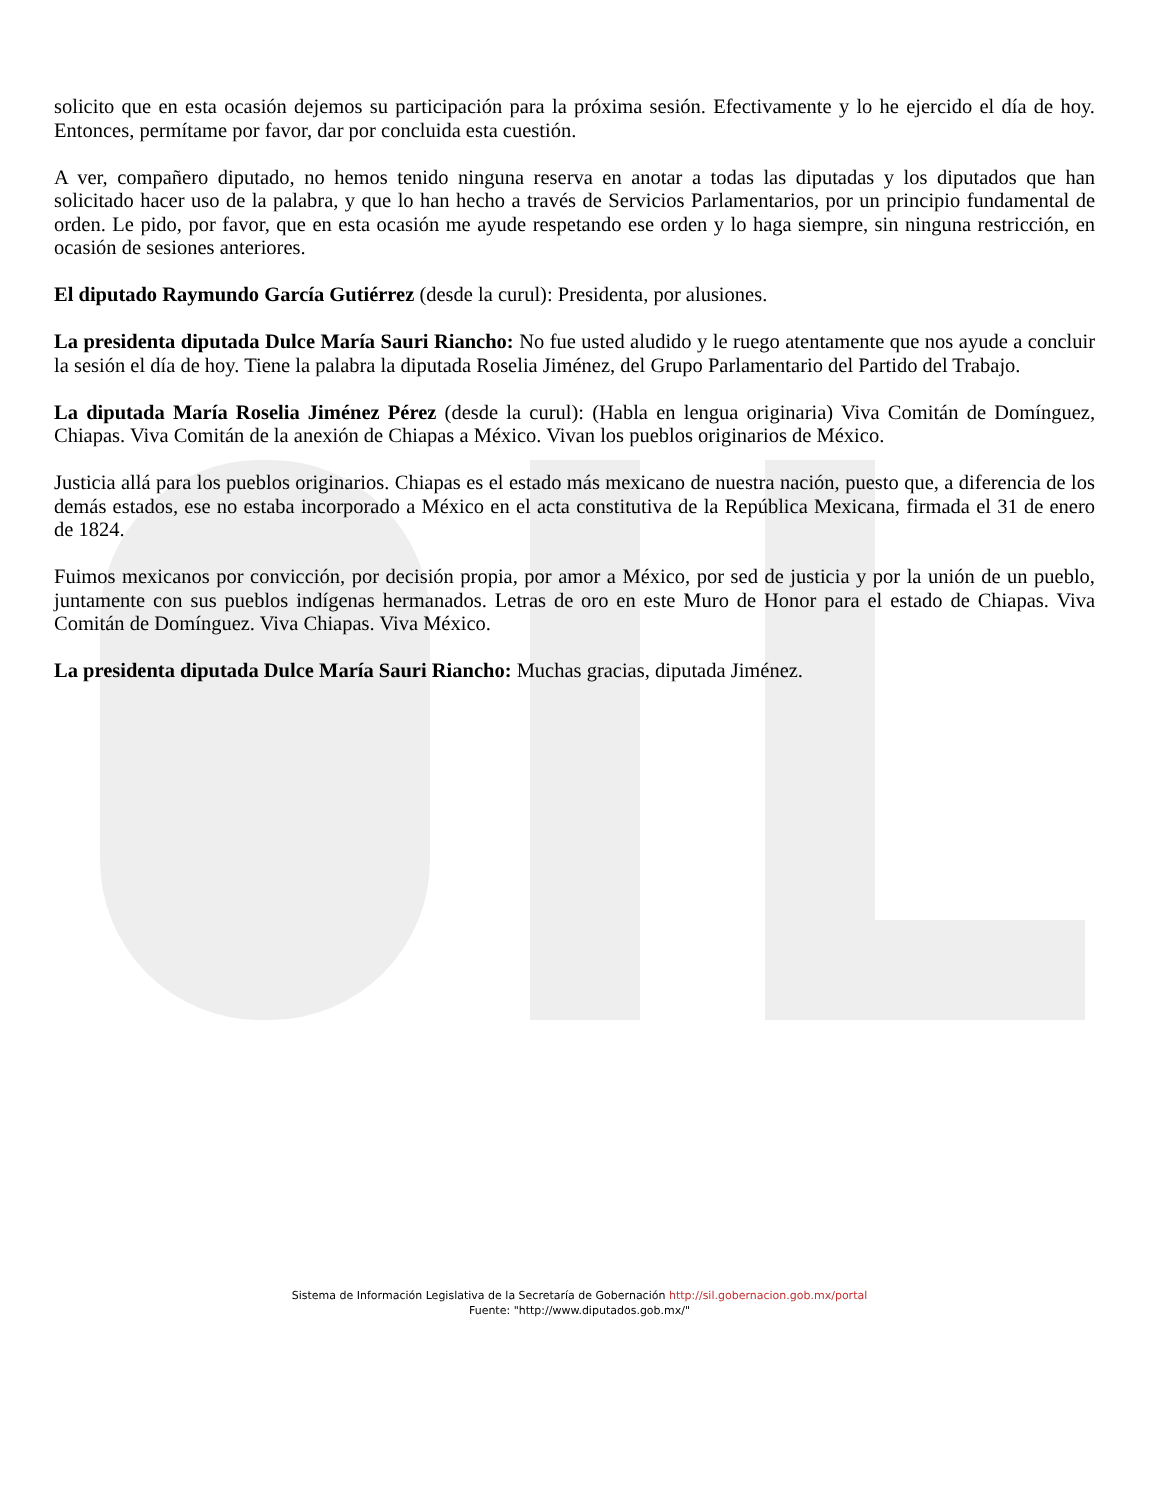solicito que en esta ocasión dejemos su participación para la próxima sesión. Efectivamente y lo he ejercido el día de hoy. Entonces, permítame por favor, dar por concluida esta cuestión.
A ver, compañero diputado, no hemos tenido ninguna reserva en anotar a todas las diputadas y los diputados que han solicitado hacer uso de la palabra, y que lo han hecho a través de Servicios Parlamentarios, por un principio fundamental de orden. Le pido, por favor, que en esta ocasión me ayude respetando ese orden y lo haga siempre, sin ninguna restricción, en ocasión de sesiones anteriores.
El diputado Raymundo García Gutiérrez (desde la curul): Presidenta, por alusiones.
La presidenta diputada Dulce María Sauri Riancho: No fue usted aludido y le ruego atentamente que nos ayude a concluir la sesión el día de hoy. Tiene la palabra la diputada Roselia Jiménez, del Grupo Parlamentario del Partido del Trabajo.
La diputada María Roselia Jiménez Pérez (desde la curul): (Habla en lengua originaria) Viva Comitán de Domínguez, Chiapas. Viva Comitán de la anexión de Chiapas a México. Vivan los pueblos originarios de México.
Justicia allá para los pueblos originarios. Chiapas es el estado más mexicano de nuestra nación, puesto que, a diferencia de los demás estados, ese no estaba incorporado a México en el acta constitutiva de la República Mexicana, firmada el 31 de enero de 1824.
Fuimos mexicanos por convicción, por decisión propia, por amor a México, por sed de justicia y por la unión de un pueblo, juntamente con sus pueblos indígenas hermanados. Letras de oro en este Muro de Honor para el estado de Chiapas. Viva Comitán de Domínguez. Viva Chiapas. Viva México.
La presidenta diputada Dulce María Sauri Riancho: Muchas gracias, diputada Jiménez.
Sistema de Información Legislativa de la Secretaría de Gobernación http://sil.gobernacion.gob.mx/portal
Fuente: "http://www.diputados.gob.mx/"